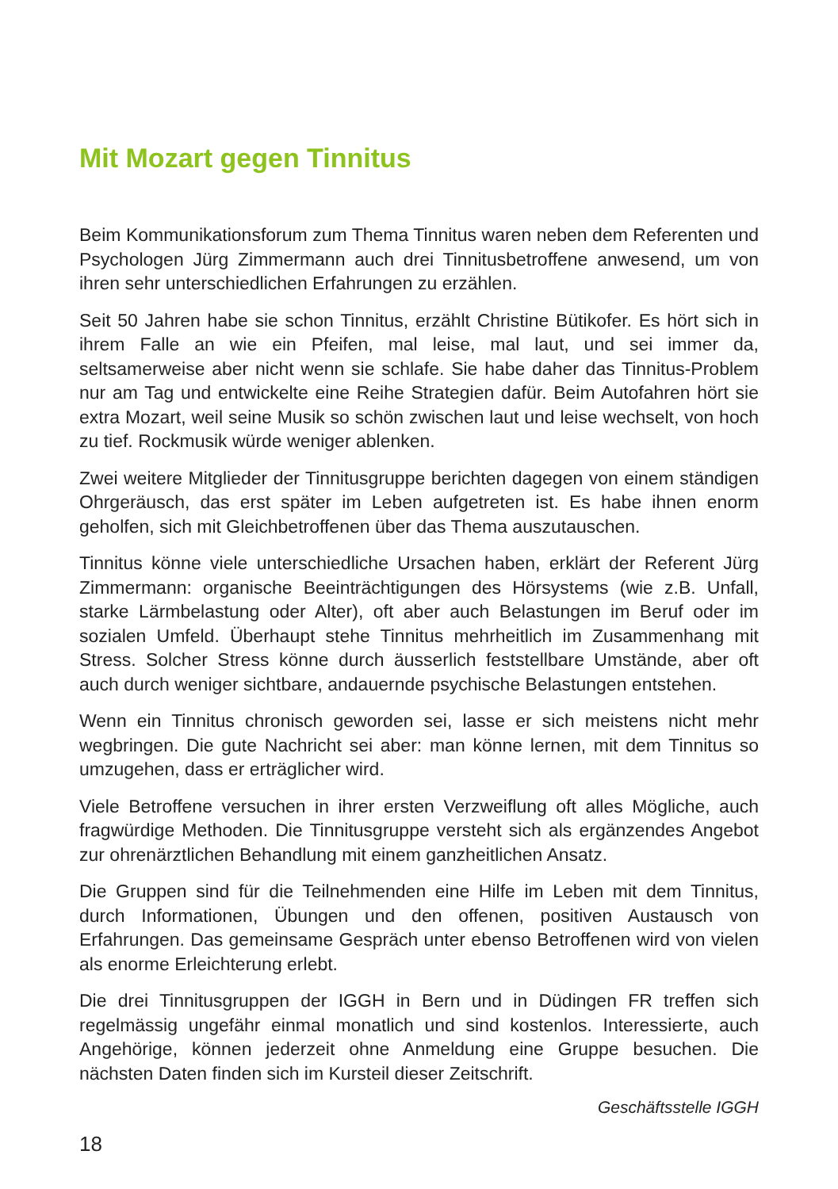Mit Mozart gegen Tinnitus
Beim Kommunikationsforum zum Thema Tinnitus waren neben dem Referenten und Psychologen Jürg Zimmermann auch drei Tinnitusbetroffene anwesend, um von ihren sehr unterschiedlichen Erfahrungen zu erzählen.
Seit 50 Jahren habe sie schon Tinnitus, erzählt Christine Bütikofer. Es hört sich in ihrem Falle an wie ein Pfeifen, mal leise, mal laut, und sei immer da, seltsamerweise aber nicht wenn sie schlafe. Sie habe daher das Tinnitus-Problem nur am Tag und entwickelte eine Reihe Strategien dafür. Beim Autofahren hört sie extra Mozart, weil seine Musik so schön zwischen laut und leise wechselt, von hoch zu tief. Rockmusik würde weniger ablenken.
Zwei weitere Mitglieder der Tinnitusgruppe berichten dagegen von einem ständigen Ohrgeräusch, das erst später im Leben aufgetreten ist. Es habe ihnen enorm geholfen, sich mit Gleichbetroffenen über das Thema auszutauschen.
Tinnitus könne viele unterschiedliche Ursachen haben, erklärt der Referent Jürg Zimmermann: organische Beeinträchtigungen des Hörsystems (wie z.B. Unfall, starke Lärmbelastung oder Alter), oft aber auch Belastungen im Beruf oder im sozialen Umfeld. Überhaupt stehe Tinnitus mehrheitlich im Zusammenhang mit Stress. Solcher Stress könne durch äusserlich feststellbare Umstände, aber oft auch durch weniger sichtbare, andauernde psychische Belastungen entstehen.
Wenn ein Tinnitus chronisch geworden sei, lasse er sich meistens nicht mehr wegbringen. Die gute Nachricht sei aber: man könne lernen, mit dem Tinnitus so umzugehen, dass er erträglicher wird.
Viele Betroffene versuchen in ihrer ersten Verzweiflung oft alles Mögliche, auch fragwürdige Methoden. Die Tinnitusgruppe versteht sich als ergänzendes Angebot zur ohrenärztlichen Behandlung mit einem ganzheitlichen Ansatz.
Die Gruppen sind für die Teilnehmenden eine Hilfe im Leben mit dem Tinnitus, durch Informationen, Übungen und den offenen, positiven Austausch von Erfahrungen. Das gemeinsame Gespräch unter ebenso Betroffenen wird von vielen als enorme Erleichterung erlebt.
Die drei Tinnitusgruppen der IGGH in Bern und in Düdingen FR treffen sich regelmässig ungefähr einmal monatlich und sind kostenlos. Interessierte, auch Angehörige, können jederzeit ohne Anmeldung eine Gruppe besuchen. Die nächsten Daten finden sich im Kursteil dieser Zeitschrift.
Geschäftsstelle IGGH
18